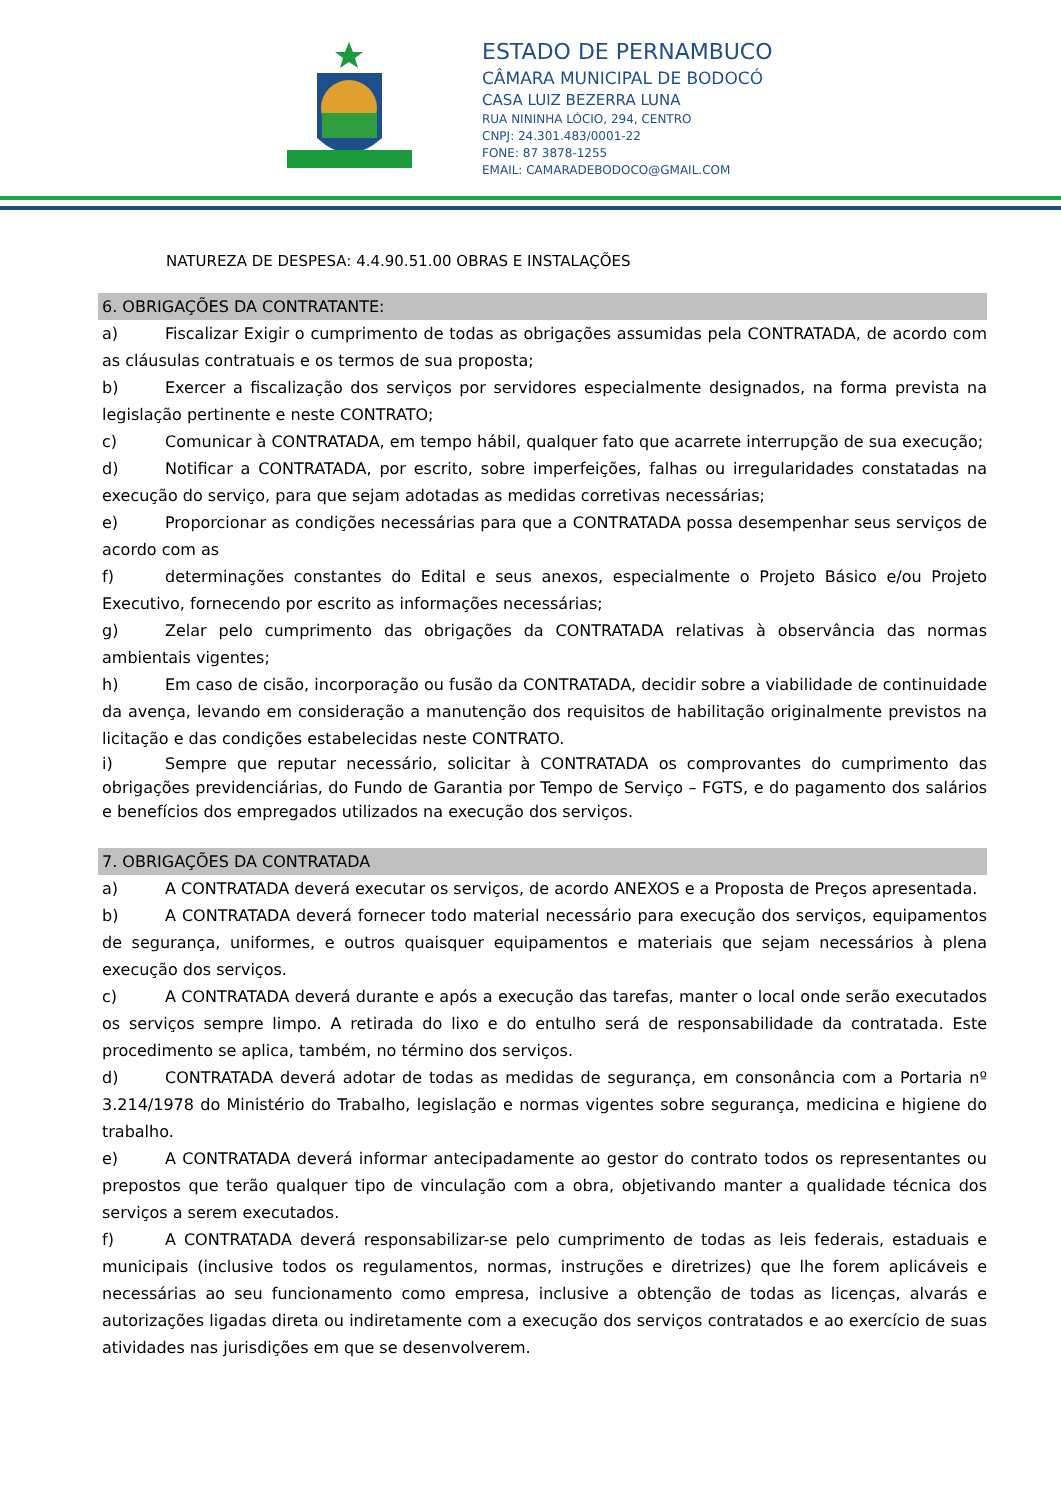ESTADO DE PERNAMBUCO
CÂMARA MUNICIPAL DE BODOCÓ
CASA LUIZ BEZERRA LUNA
RUA NININHA LÓCIO, 294, CENTRO
CNPJ: 24.301.483/0001-22
FONE: 87 3878-1255
EMAIL: CAMARADEBODOCO@GMAIL.COM
NATUREZA DE DESPESA: 4.4.90.51.00 OBRAS E INSTALAÇÕES
6. OBRIGAÇÕES DA CONTRATANTE:
a) Fiscalizar Exigir o cumprimento de todas as obrigações assumidas pela CONTRATADA, de acordo com as cláusulas contratuais e os termos de sua proposta;
b) Exercer a fiscalização dos serviços por servidores especialmente designados, na forma prevista na legislação pertinente e neste CONTRATO;
c) Comunicar à CONTRATADA, em tempo hábil, qualquer fato que acarrete interrupção de sua execução;
d) Notificar a CONTRATADA, por escrito, sobre imperfeições, falhas ou irregularidades constatadas na execução do serviço, para que sejam adotadas as medidas corretivas necessárias;
e) Proporcionar as condições necessárias para que a CONTRATADA possa desempenhar seus serviços de acordo com as
f) determinações constantes do Edital e seus anexos, especialmente o Projeto Básico e/ou Projeto Executivo, fornecendo por escrito as informações necessárias;
g) Zelar pelo cumprimento das obrigações da CONTRATADA relativas à observância das normas ambientais vigentes;
h) Em caso de cisão, incorporação ou fusão da CONTRATADA, decidir sobre a viabilidade de continuidade da avença, levando em consideração a manutenção dos requisitos de habilitação originalmente previstos na licitação e das condições estabelecidas neste CONTRATO.
i) Sempre que reputar necessário, solicitar à CONTRATADA os comprovantes do cumprimento das obrigações previdenciárias, do Fundo de Garantia por Tempo de Serviço – FGTS, e do pagamento dos salários e benefícios dos empregados utilizados na execução dos serviços.
7. OBRIGAÇÕES DA CONTRATADA
a) A CONTRATADA deverá executar os serviços, de acordo ANEXOS e a Proposta de Preços apresentada.
b) A CONTRATADA deverá fornecer todo material necessário para execução dos serviços, equipamentos de segurança, uniformes, e outros quaisquer equipamentos e materiais que sejam necessários à plena execução dos serviços.
c) A CONTRATADA deverá durante e após a execução das tarefas, manter o local onde serão executados os serviços sempre limpo. A retirada do lixo e do entulho será de responsabilidade da contratada. Este procedimento se aplica, também, no término dos serviços.
d) CONTRATADA deverá adotar de todas as medidas de segurança, em consonância com a Portaria nº 3.214/1978 do Ministério do Trabalho, legislação e normas vigentes sobre segurança, medicina e higiene do trabalho.
e) A CONTRATADA deverá informar antecipadamente ao gestor do contrato todos os representantes ou prepostos que terão qualquer tipo de vinculação com a obra, objetivando manter a qualidade técnica dos serviços a serem executados.
f) A CONTRATADA deverá responsabilizar-se pelo cumprimento de todas as leis federais, estaduais e municipais (inclusive todos os regulamentos, normas, instruções e diretrizes) que lhe forem aplicáveis e necessárias ao seu funcionamento como empresa, inclusive a obtenção de todas as licenças, alvarás e autorizações ligadas direta ou indiretamente com a execução dos serviços contratados e ao exercício de suas atividades nas jurisdições em que se desenvolverem.